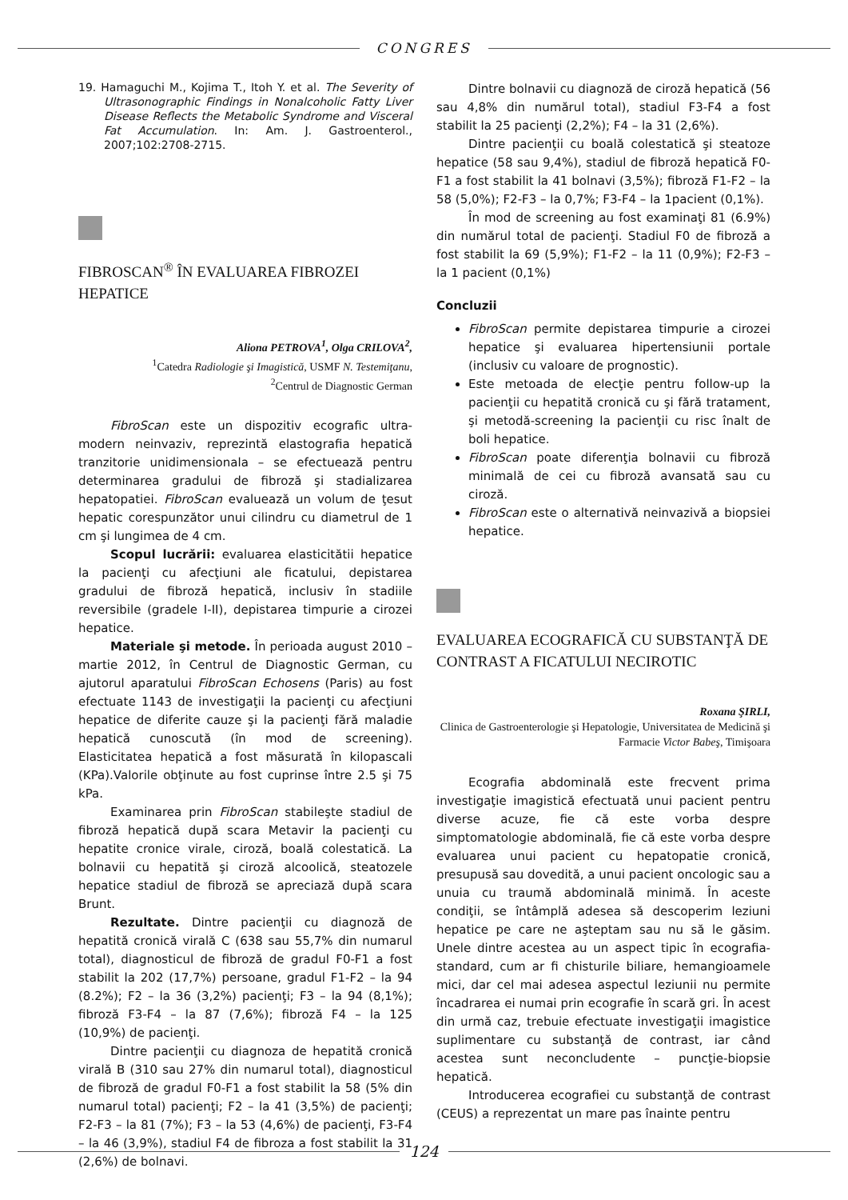CONGRES
19. Hamaguchi M., Kojima T., Itoh Y. et al. The Severity of Ultrasonographic Findings in Nonalcoholic Fatty Liver Disease Reflects the Metabolic Syndrome and Visceral Fat Accumulation. In: Am. J. Gastroenterol., 2007;102:2708-2715.
FIBROSCAN<sup>®</sup> ÎN EVALUAREA FIBROZEI HEPATICE
Aliona PETROVA<sup>1</sup>, Olga CRILOVA<sup>2</sup>,
<sup>1</sup> Catedra Radiologie şi Imagistică, USMF N. Testemiţanu,
<sup>2</sup> Centrul de Diagnostic German
FibroScan este un dispozitiv ecografic ultra-modern neinvaziv, reprezintă elastografia hepatică tranzitorie unidimensionala – se efectuează pentru determinarea gradului de fibroză şi stadializarea hepatopatiei. FibroScan evaluează un volum de ţesut hepatic corespunzător unui cilindru cu diametrul de 1 cm şi lungimea de 4 cm.
Scopul lucrării: evaluarea elasticitătii hepatice la pacienţi cu afecţiuni ale ficatului, depistarea gradului de fibroză hepatică, inclusiv în stadiile reversibile (gradele I-II), depistarea timpurie a cirozei hepatice.
Materiale şi metode. În perioada august 2010 – martie 2012, în Centrul de Diagnostic German, cu ajutorul aparatului FibroScan Echosens (Paris) au fost efectuate 1143 de investigaţii la pacienţi cu afecţiuni hepatice de diferite cauze şi la pacienţi fără maladie hepatică cunoscută (în mod de screening). Elasticitatea hepatică a fost măsurată în kilopascali (KPa).Valorile obţinute au fost cuprinse între 2.5 şi 75 kPa.
Examinarea prin FibroScan stabileşte stadiul de fibroză hepatică după scara Metavir la pacienţi cu hepatite cronice virale, ciroză, boală colestatică. La bolnavii cu hepatită şi ciroză alcoolică, steatozele hepatice stadiul de fibroză se apreciază după scara Brunt.
Rezultate. Dintre pacienţii cu diagnoză de hepatită cronică virală C (638 sau 55,7% din numarul total), diagnosticul de fibroză de gradul F0-F1 a fost stabilit la 202 (17,7%) persoane, gradul F1-F2 – la 94 (8.2%); F2 – la 36 (3,2%) pacienţi; F3 – la 94 (8,1%); fibroză F3-F4 – la 87 (7,6%); fibroză F4 – la 125 (10,9%) de pacienţi.
Dintre pacienţii cu diagnoza de hepatită cronică virală B (310 sau 27% din numarul total), diagnosticul de fibroză de gradul F0-F1 a fost stabilit la 58 (5% din numarul total) pacienţi; F2 – la 41 (3,5%) de pacienţi; F2-F3 – la 81 (7%); F3 – la 53 (4,6%) de pacienţi, F3-F4 – la 46 (3,9%), stadiul F4 de fibroza a fost stabilit la 31 (2,6%) de bolnavi.
Dintre bolnavii cu diagnoză de ciroză hepatică (56 sau 4,8% din numărul total), stadiul F3-F4 a fost stabilit la 25 pacienţi (2,2%); F4 – la 31 (2,6%).
Dintre pacienţii cu boală colestatică şi steatoze hepatice (58 sau 9,4%), stadiul de fibroză hepatică F0-F1 a fost stabilit la 41 bolnavi (3,5%); fibroză F1-F2 – la 58 (5,0%); F2-F3 – la 0,7%; F3-F4 – la 1pacient (0,1%).
În mod de screening au fost examinaţi 81 (6.9%) din numărul total de pacienţi. Stadiul F0 de fibroză a fost stabilit la 69 (5,9%); F1-F2 – la 11 (0,9%); F2-F3 – la 1 pacient (0,1%)
Concluzii
FibroScan permite depistarea timpurie a cirozei hepatice şi evaluarea hipertensiunii portale (inclusiv cu valoare de prognostic).
Este metoada de elecţie pentru follow-up la pacienţii cu hepatită cronică cu şi fără tratament, şi metodă-screening la pacienţii cu risc înalt de boli hepatice.
FibroScan poate diferenţia bolnavii cu fibroză minimală de cei cu fibroză avansată sau cu ciroză.
FibroScan este o alternativă neinvazivă a biopsiei hepatice.
EVALUAREA ECOGRAFICĂ CU SUBSTANŢĂ DE CONTRAST A FICATULUI NECIROTIC
Roxana ŞIRLI,
Clinica de Gastroenterologie şi Hepatologie, Universitatea de Medicină şi Farmacie Victor Babeş, Timişoara
Ecografia abdominală este frecvent prima investigaţie imagistică efectuată unui pacient pentru diverse acuze, fie că este vorba despre simptomatologie abdominală, fie că este vorba despre evaluarea unui pacient cu hepatopatie cronică, presupusă sau dovedită, a unui pacient oncologic sau a unuia cu traumă abdominală minimă. În aceste condiţii, se întâmplă adesea să descoperim leziuni hepatice pe care ne aşteptam sau nu să le găsim. Unele dintre acestea au un aspect tipic în ecografia-standard, cum ar fi chisturile biliare, hemangioamele mici, dar cel mai adesea aspectul leziunii nu permite încadrarea ei numai prin ecografie în scară gri. În acest din urmă caz, trebuie efectuate investigaţii imagistice suplimentare cu substanţă de contrast, iar când acestea sunt neconcludente – puncţie-biopsie hepatică.
Introducerea ecografiei cu substanţă de contrast (CEUS) a reprezentat un mare pas înainte pentru
124